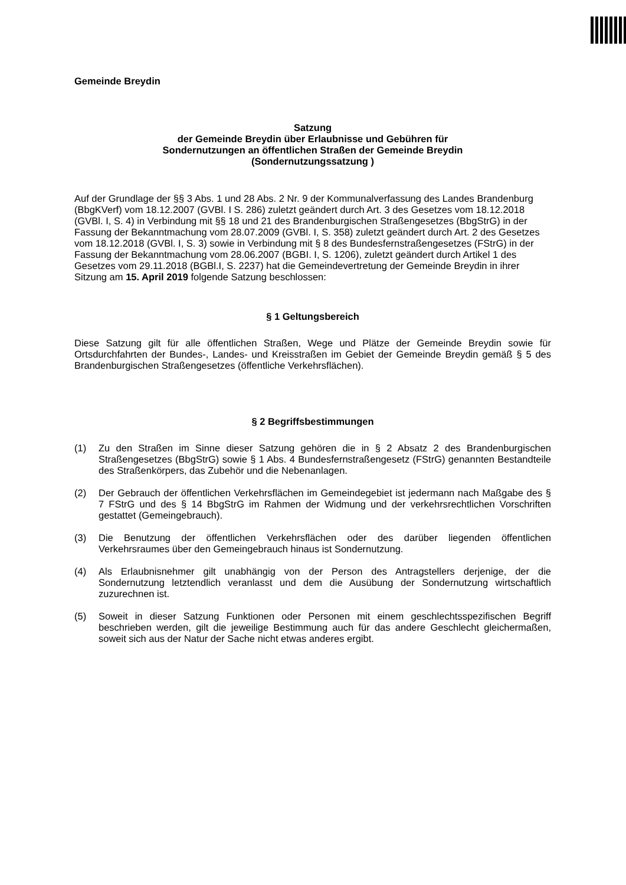Gemeinde Breydin
Satzung
der Gemeinde Breydin über Erlaubnisse und Gebühren für
Sondernutzungen an öffentlichen Straßen der Gemeinde Breydin
(Sondernutzungssatzung )
Auf der Grundlage der §§ 3 Abs. 1 und 28 Abs. 2 Nr. 9 der Kommunalverfassung des Landes Brandenburg (BbgKVerf) vom 18.12.2007 (GVBl. I S. 286) zuletzt geändert durch Art. 3 des Gesetzes vom 18.12.2018 (GVBl. I, S. 4) in Verbindung mit §§ 18 und 21 des Brandenburgischen Straßengesetzes (BbgStrG) in der Fassung der Bekanntmachung vom 28.07.2009 (GVBl. I, S. 358) zuletzt geändert durch Art. 2 des Gesetzes vom 18.12.2018 (GVBl. I, S. 3) sowie in Verbindung mit § 8 des Bundesfernstraßengesetzes (FStrG) in der Fassung der Bekanntmachung vom 28.06.2007 (BGBI. I, S. 1206), zuletzt geändert durch Artikel 1 des Gesetzes vom 29.11.2018 (BGBl.I, S. 2237) hat die Gemeindevertretung der Gemeinde Breydin in ihrer Sitzung am 15. April 2019 folgende Satzung beschlossen:
§ 1 Geltungsbereich
Diese Satzung gilt für alle öffentlichen Straßen, Wege und Plätze der Gemeinde Breydin sowie für Ortsdurchfahrten der Bundes-, Landes- und Kreisstraßen im Gebiet der Gemeinde Breydin gemäß § 5 des Brandenburgischen Straßengesetzes (öffentliche Verkehrsflächen).
§ 2 Begriffsbestimmungen
(1) Zu den Straßen im Sinne dieser Satzung gehören die in § 2 Absatz 2 des Brandenburgischen Straßengesetzes (BbgStrG) sowie § 1 Abs. 4 Bundesfernstraßengesetz (FStrG) genannten Bestandteile des Straßenkörpers, das Zubehör und die Nebenanlagen.
(2) Der Gebrauch der öffentlichen Verkehrsflächen im Gemeindegebiet ist jedermann nach Maßgabe des § 7 FStrG und des § 14 BbgStrG im Rahmen der Widmung und der verkehrsrechtlichen Vorschriften gestattet (Gemeingebrauch).
(3) Die Benutzung der öffentlichen Verkehrsflächen oder des darüber liegenden öffentlichen Verkehrsraumes über den Gemeingebrauch hinaus ist Sondernutzung.
(4) Als Erlaubnisnehmer gilt unabhängig von der Person des Antragstellers derjenige, der die Sondernutzung letztendlich veranlasst und dem die Ausübung der Sondernutzung wirtschaftlich zuzurechnen ist.
(5) Soweit in dieser Satzung Funktionen oder Personen mit einem geschlechtsspezifischen Begriff beschrieben werden, gilt die jeweilige Bestimmung auch für das andere Geschlecht gleichermaßen, soweit sich aus der Natur der Sache nicht etwas anderes ergibt.